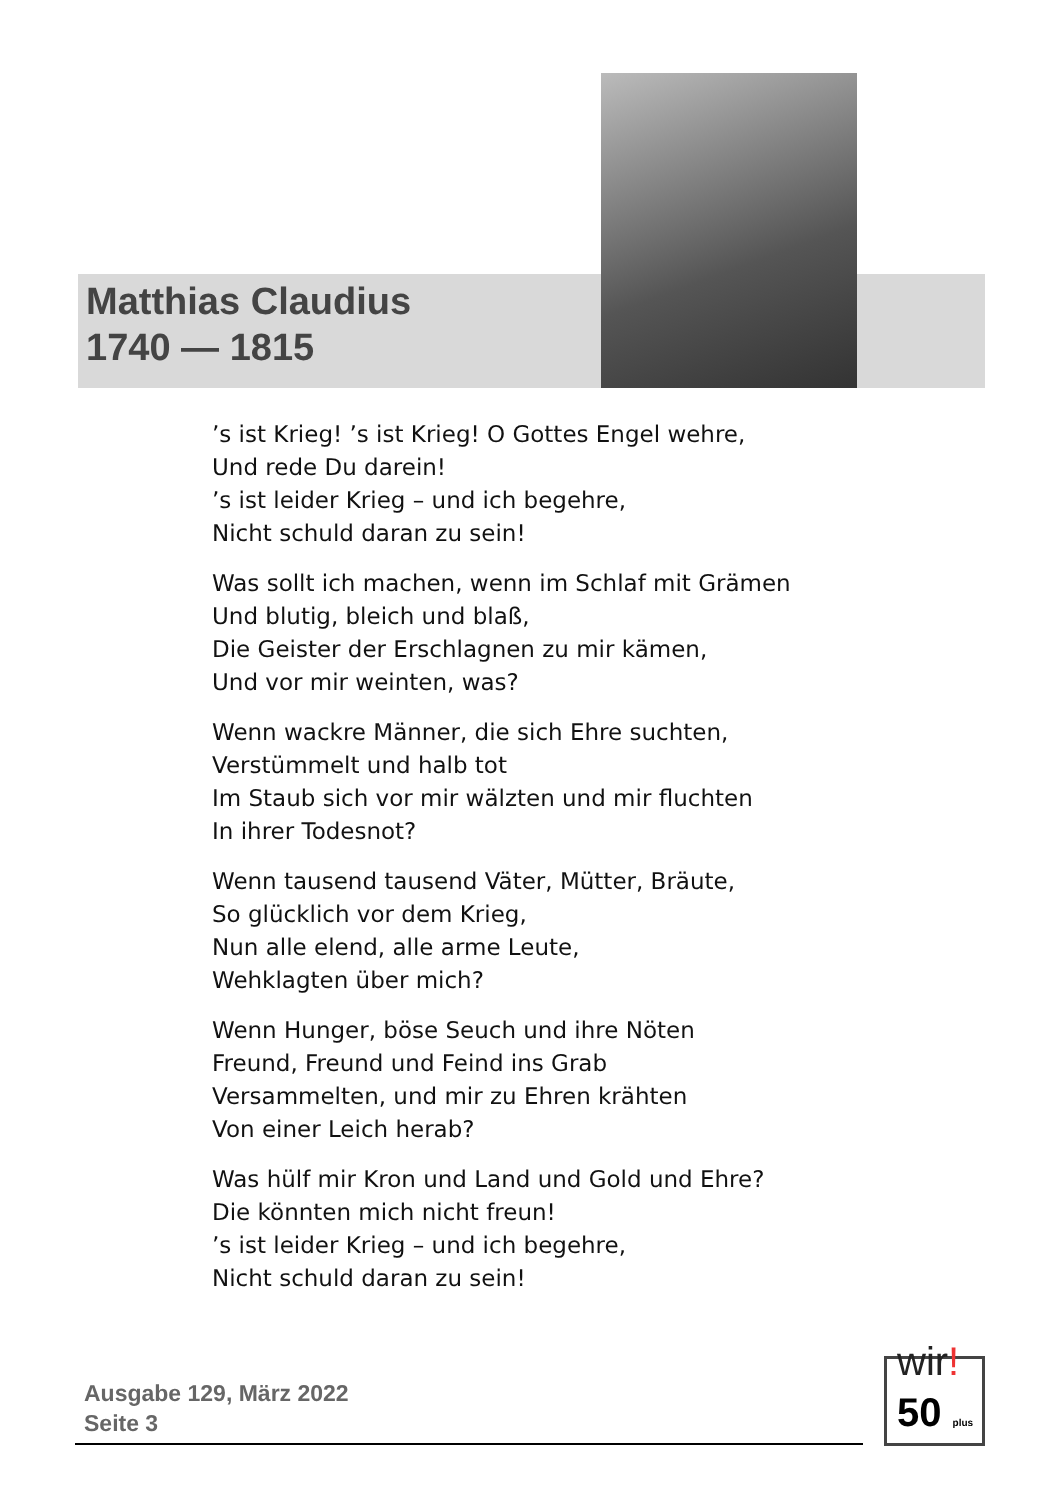Matthias Claudius
1740 — 1815
’s ist Krieg! ’s ist Krieg! O Gottes Engel wehre,
Und rede Du darein!
’s ist leider Krieg – und ich begehre,
Nicht schuld daran zu sein!
Was sollt ich machen, wenn im Schlaf mit Grämen
Und blutig, bleich und blaß,
Die Geister der Erschlagnen zu mir kämen,
Und vor mir weinten, was?
Wenn wackre Männer, die sich Ehre suchten,
Verstümmelt und halb tot
Im Staub sich vor mir wälzten und mir fluchten
In ihrer Todesnot?
Wenn tausend tausend Väter, Mütter, Bräute,
So glücklich vor dem Krieg,
Nun alle elend, alle arme Leute,
Wehklagten über mich?
Wenn Hunger, böse Seuch und ihre Nöten
Freund, Freund und Feind ins Grab
Versammelten, und mir zu Ehren krähten
Von einer Leich herab?
Was hülf mir Kron und Land und Gold und Ehre?
Die könnten mich nicht freun!
’s ist leider Krieg – und ich begehre,
Nicht schuld daran zu sein!
Ausgabe 129, März 2022
Seite 3
wir!
50 plus